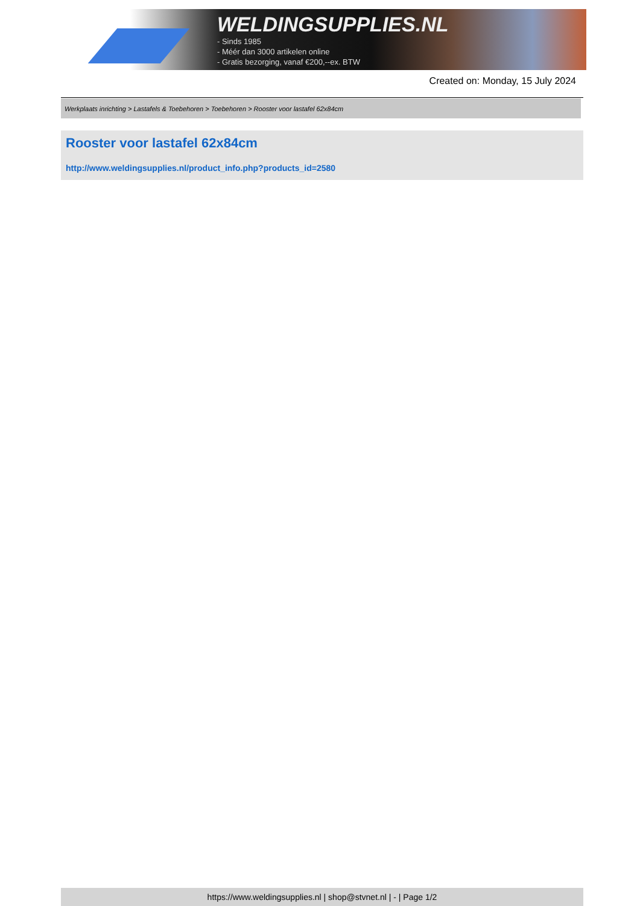WELDINGSUPPLIES.NL
- Sinds 1985
- Méér dan 3000 artikelen online
- Gratis bezorging, vanaf €200,--ex. BTW
Created on: Monday, 15 July 2024
Werkplaats inrichting > Lastafels & Toebehoren > Toebehoren > Rooster voor lastafel 62x84cm
Rooster voor lastafel 62x84cm
http://www.weldingsupplies.nl/product_info.php?products_id=2580
https://www.weldingsupplies.nl | shop@stvnet.nl | - | Page 1/2